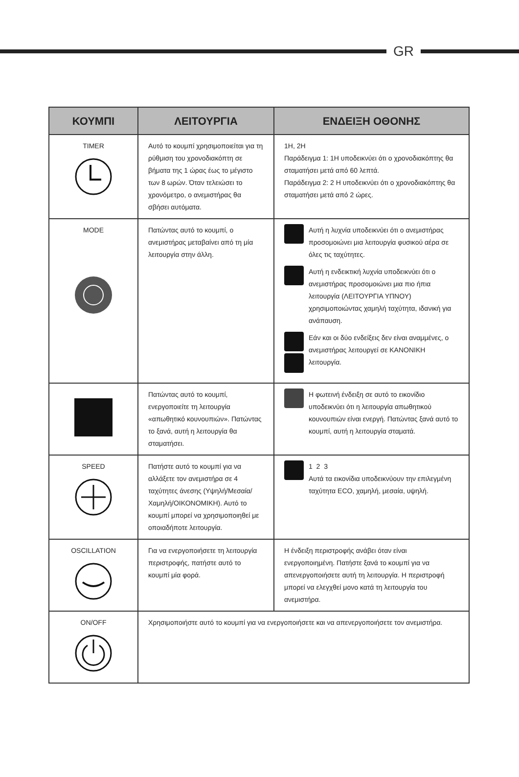GR
| ΚΟΥΜΠΙ | ΛΕΙΤΟΥΡΓΙΑ | ΕΝΔΕΙΞΗ ΟΘΟΝΗΣ |
| --- | --- | --- |
| TIMER | Αυτό το κουμπί χρησιμοποιείται για τη ρύθμιση του χρονοδιακόπτη σε βήματα της 1 ώρας έως το μέγιστο των 8 ωρών. Όταν τελειώσει το χρονόμετρο, ο ανεμιστήρας θα σβήσει αυτόματα. | 1H, 2H Παράδειγμα 1: 1H υποδεικνύει ότι ο χρονοδιακόπτης θα σταματήσει μετά από 60 λεπτά. Παράδειγμα 2: 2 H υποδεικνύει ότι ο χρονοδιακόπτης θα σταματήσει μετά από 2 ώρες. |
| MODE | Πατώντας αυτό το κουμπί, ο ανεμιστήρας μεταβαίνει από τη μία λειτουργία στην άλλη. | Αυτή η λυχνία υποδεικνύει ότι ο ανεμιστήρας προσομοιώνει μια λειτουργία φυσικού αέρα σε όλες τις ταχύτητες. Αυτή η ενδεικτική λυχνία υποδεικνύει ότι ο ανεμιστήρας προσομοιώνει μια πιο ήπια λειτουργία (ΛΕΙΤΟΥΡΓΙΑ ΥΠΝΟΥ) χρησιμοποιώντας χαμηλή ταχύτητα, ιδανική για ανάπαυση. Εάν και οι δύο ενδείξεις δεν είναι αναμμένες, ο ανεμιστήρας λειτουργεί σε ΚΑΝΟΝΙΚΗ λειτουργία. |
| | Πατώντας αυτό το κουμπί, ενεργοποιείτε τη λειτουργία «απωθητικό κουνουπιών». Πατώντας το ξανά, αυτή η λειτουργία θα σταματήσει. | Η φωτεινή ένδειξη σε αυτό το εικονίδιο υποδεικνύει ότι η λειτουργία απωθητικού κουνουπιών είναι ενεργή. Πατώντας ξανά αυτό το κουμπί, αυτή η λειτουργία σταματά. |
| SPEED | Πατήστε αυτό το κουμπί για να αλλάξετε τον ανεμιστήρα σε 4 ταχύτητες άνεσης (Υψηλή/Μεσαία/ Χαμηλή/ΟΙΚΟΝΟΜΙΚΗ). Αυτό το κουμπί μπορεί να χρησιμοποιηθεί με οποιαδήποτε λειτουργία. | 1 2 3 Αυτά τα εικονίδια υποδεικνύουν την επιλεγμένη ταχύτητα ECO, χαμηλή, μεσαία, υψηλή. |
| OSCILLATION | Για να ενεργοποιήσετε τη λειτουργία περιστροφής, πατήστε αυτό το κουμπί μία φορά. | Η ένδειξη περιστροφής ανάβει όταν είναι ενεργοποιημένη. Πατήστε ξανά το κουμπί για να απενεργοποιήσετε αυτή τη λειτουργία. Η περιστροφή μπορεί να ελεγχθεί μονο κατά τη λειτουργία του ανεμιστήρα. |
| ON/OFF | Χρησιμοποιήστε αυτό το κουμπί για να ενεργοποιήσετε και να απενεργοποιήσετε τον ανεμιστήρα. | |